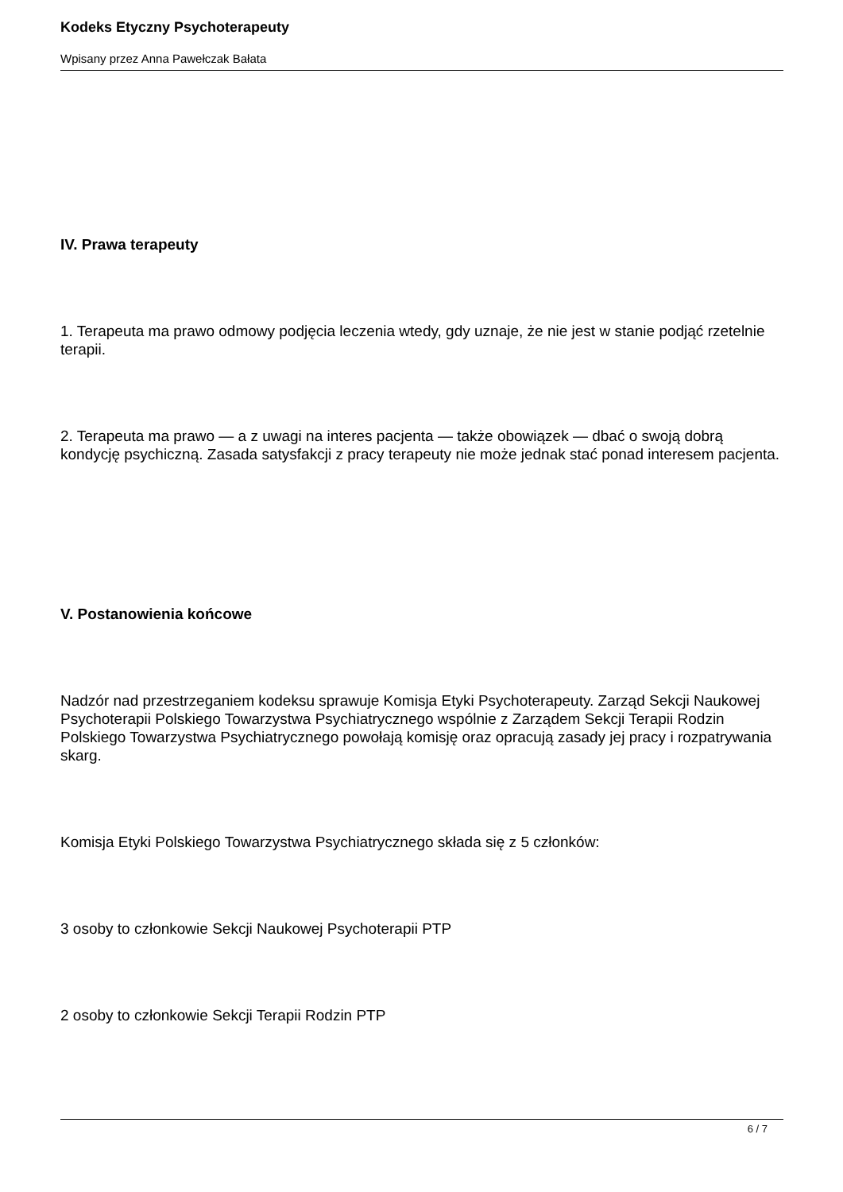Kodeks Etyczny Psychoterapeuty
Wpisany przez Anna Pawełczak Bałata
IV. Prawa terapeuty
1. Terapeuta ma prawo odmowy podjęcia leczenia wtedy, gdy uznaje, że nie jest w stanie podjąć rzetelnie terapii.
2. Terapeuta ma prawo — a z uwagi na interes pacjenta — także obowiązek — dbać o swoją dobrą kondycję psychiczną. Zasada satysfakcji z pracy terapeuty nie może jednak stać ponad interesem pacjenta.
V. Postanowienia końcowe
Nadzór nad przestrzeganiem kodeksu sprawuje Komisja Etyki Psychoterapeuty. Zarząd Sekcji Naukowej Psychoterapii Polskiego Towarzystwa Psychiatrycznego wspólnie z Zarządem Sekcji Terapii Rodzin Polskiego Towarzystwa Psychiatrycznego powołają komisję oraz opracują zasady jej pracy i rozpatrywania skarg.
Komisja Etyki Polskiego Towarzystwa Psychiatrycznego składa się z 5 członków:
3 osoby to członkowie Sekcji Naukowej Psychoterapii PTP
2 osoby to członkowie Sekcji Terapii Rodzin PTP
6 / 7